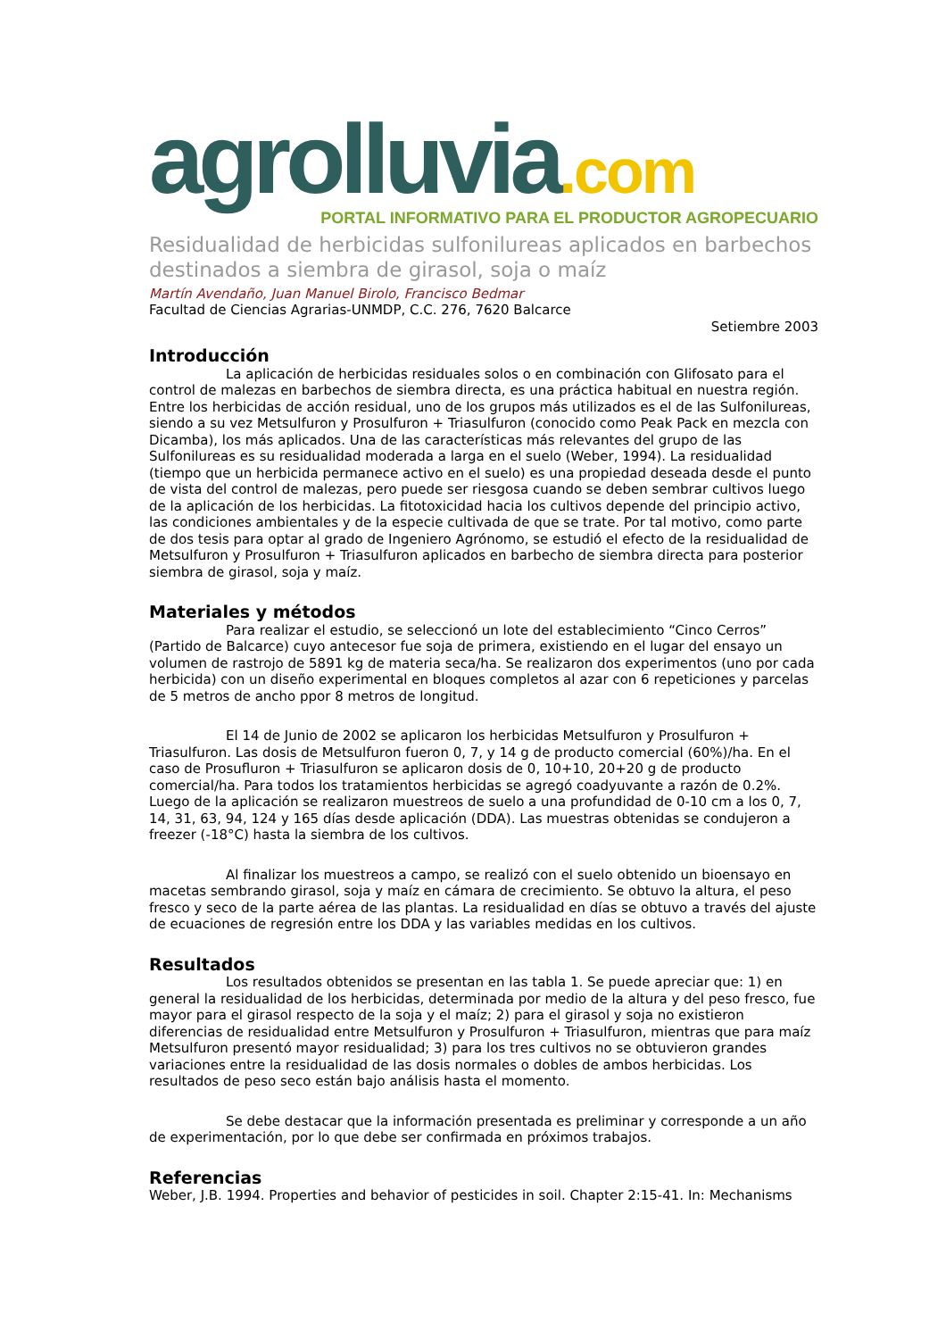agrolluvia.com
PORTAL INFORMATIVO PARA EL PRODUCTOR AGROPECUARIO
Residualidad de herbicidas sulfonilureas aplicados en barbechos destinados a siembra de girasol, soja o maíz
Martín Avendaño, Juan Manuel Birolo, Francisco Bedmar
Facultad de Ciencias Agrarias-UNMDP, C.C. 276, 7620 Balcarce
Setiembre 2003
Introducción
La aplicación de herbicidas residuales solos o en combinación con Glifosato para el control de malezas en barbechos de siembra directa, es una práctica habitual en nuestra región. Entre los herbicidas de acción residual, uno de los grupos más utilizados es el de las Sulfonilureas, siendo a su vez Metsulfuron y Prosulfuron + Triasulfuron (conocido como Peak Pack en mezcla con Dicamba), los más aplicados. Una de las características más relevantes del grupo de las Sulfonilureas es su residualidad moderada a larga en el suelo (Weber, 1994). La residualidad (tiempo que un herbicida permanece activo en el suelo) es una propiedad deseada desde el punto de vista del control de malezas, pero puede ser riesgosa cuando se deben sembrar cultivos luego de la aplicación de los herbicidas. La fitotoxicidad hacia los cultivos depende del principio activo, las condiciones ambientales y de la especie cultivada de que se trate. Por tal motivo, como parte de dos tesis para optar al grado de Ingeniero Agrónomo, se estudió el efecto de la residualidad de Metsulfuron y Prosulfuron + Triasulfuron aplicados en barbecho de siembra directa para posterior siembra de girasol, soja y maíz.
Materiales y métodos
Para realizar el estudio, se seleccionó un lote del establecimiento “Cinco Cerros” (Partido de Balcarce) cuyo antecesor fue soja de primera, existiendo en el lugar del ensayo un volumen de rastrojo de 5891 kg de materia seca/ha. Se realizaron dos experimentos (uno por cada herbicida) con un diseño experimental en bloques completos al azar con 6 repeticiones y parcelas de 5 metros de ancho ppor 8 metros de longitud.
El 14 de Junio de 2002 se aplicaron los herbicidas Metsulfuron y Prosulfuron + Triasulfuron. Las dosis de Metsulfuron fueron 0, 7, y 14 g de producto comercial (60%)/ha. En el caso de Prosufluron + Triasulfuron se aplicaron dosis de 0, 10+10, 20+20 g de producto comercial/ha. Para todos los tratamientos herbicidas se agregó coadyuvante a razón de 0.2%. Luego de la aplicación se realizaron muestreos de suelo a una profundidad de 0-10 cm a los 0, 7, 14, 31, 63, 94, 124 y 165 días desde aplicación (DDA). Las muestras obtenidas se condujeron a freezer (-18°C) hasta la siembra de los cultivos.
Al finalizar los muestreos a campo, se realizó con el suelo obtenido un bioensayo en macetas sembrando girasol, soja y maíz en cámara de crecimiento. Se obtuvo la altura, el peso fresco y seco de la parte aérea de las plantas. La residualidad en días se obtuvo a través del ajuste de ecuaciones de regresión entre los DDA y las variables medidas en los cultivos.
Resultados
Los resultados obtenidos se presentan en las tabla 1. Se puede apreciar que: 1) en general la residualidad de los herbicidas, determinada por medio de la altura y del peso fresco, fue mayor para el girasol respecto de la soja y el maíz; 2) para el girasol y soja no existieron diferencias de residualidad entre Metsulfuron y Prosulfuron + Triasulfuron, mientras que para maíz Metsulfuron presentó mayor residualidad; 3) para los tres cultivos no se obtuvieron grandes variaciones entre la residualidad de las dosis normales o dobles de ambos herbicidas. Los resultados de peso seco están bajo análisis hasta el momento.
Se debe destacar que la información presentada es preliminar y corresponde a un año de experimentación, por lo que debe ser confirmada en próximos trabajos.
Referencias
Weber, J.B. 1994. Properties and behavior of pesticides in soil. Chapter 2:15-41. In: Mechanisms